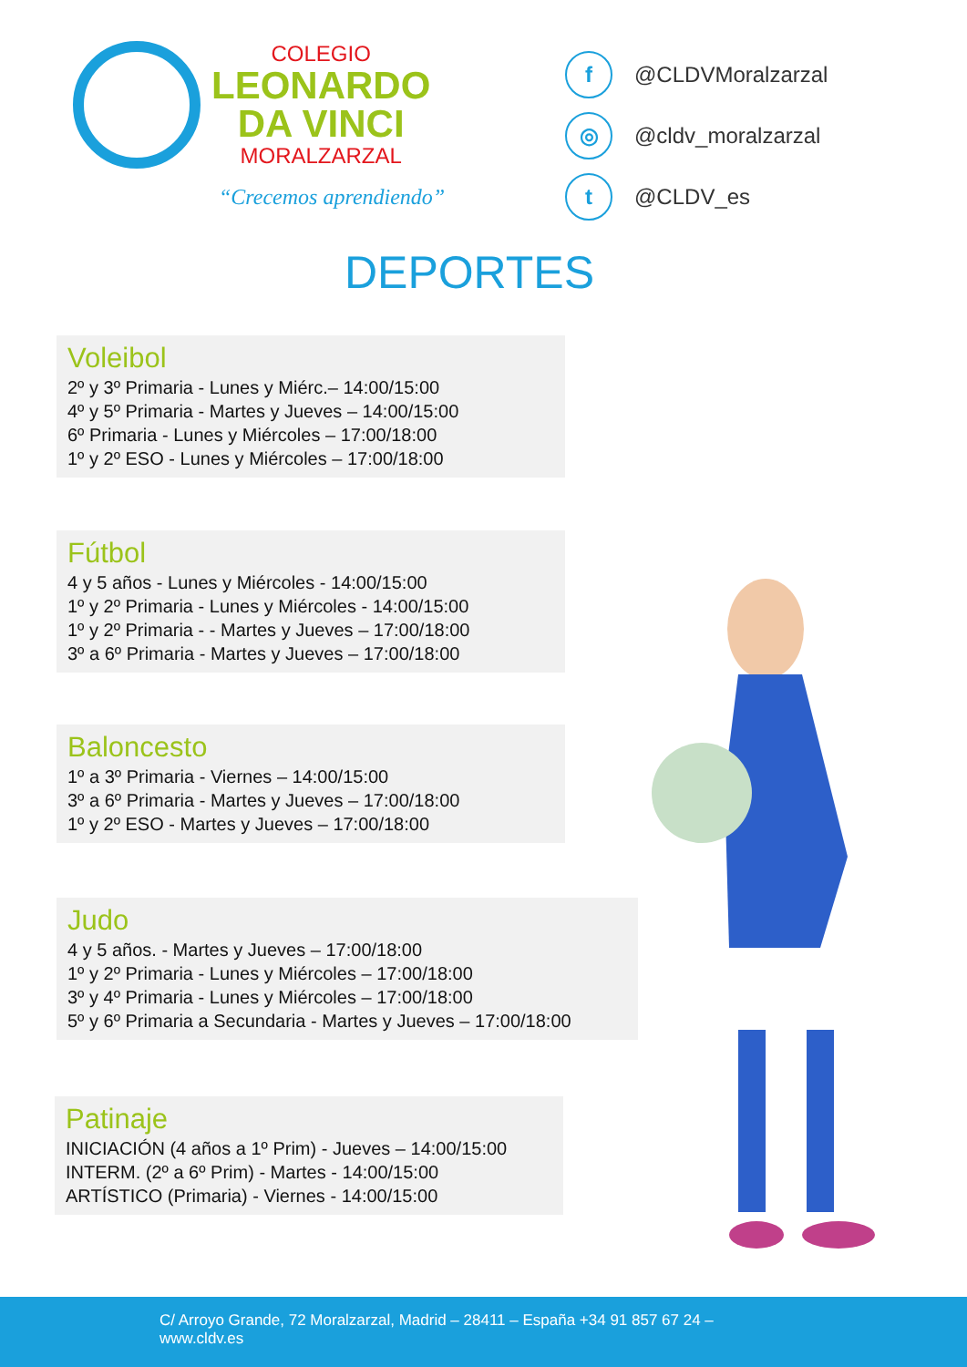COLEGIO
LEONARDO
DA VINCI
MORALZARZAL
“Crecemos aprendiendo”
f @CLDVMoralzarzal
◎ @cldv_moralzarzal
t @CLDV_es
DEPORTES
Voleibol
2º y 3º Primaria - Lunes y Miérc.– 14:00/15:00
4º y 5º Primaria - Martes y Jueves – 14:00/15:00
6º Primaria - Lunes y Miércoles – 17:00/18:00
1º y 2º ESO - Lunes y Miércoles – 17:00/18:00
Fútbol
4 y 5 años - Lunes y Miércoles - 14:00/15:00
1º y 2º Primaria - Lunes y Miércoles - 14:00/15:00
1º y 2º Primaria - - Martes y Jueves – 17:00/18:00
3º a 6º Primaria - Martes y Jueves – 17:00/18:00
Baloncesto
1º a 3º Primaria - Viernes – 14:00/15:00
3º a 6º Primaria - Martes y Jueves – 17:00/18:00
1º y 2º ESO - Martes y Jueves – 17:00/18:00
Judo
4 y 5 años. - Martes y Jueves – 17:00/18:00
1º y 2º Primaria - Lunes y Miércoles – 17:00/18:00
3º y 4º Primaria - Lunes y Miércoles – 17:00/18:00
5º y 6º Primaria a Secundaria - Martes y Jueves – 17:00/18:00
Patinaje
INICIACIÓN (4 años a 1º Prim) - Jueves – 14:00/15:00
INTERM. (2º a 6º Prim) - Martes - 14:00/15:00
ARTÍSTICO (Primaria) - Viernes - 14:00/15:00
C/ Arroyo Grande, 72 Moralzarzal, Madrid – 28411 – España +34 91 857 67 24 –
www.cldv.es